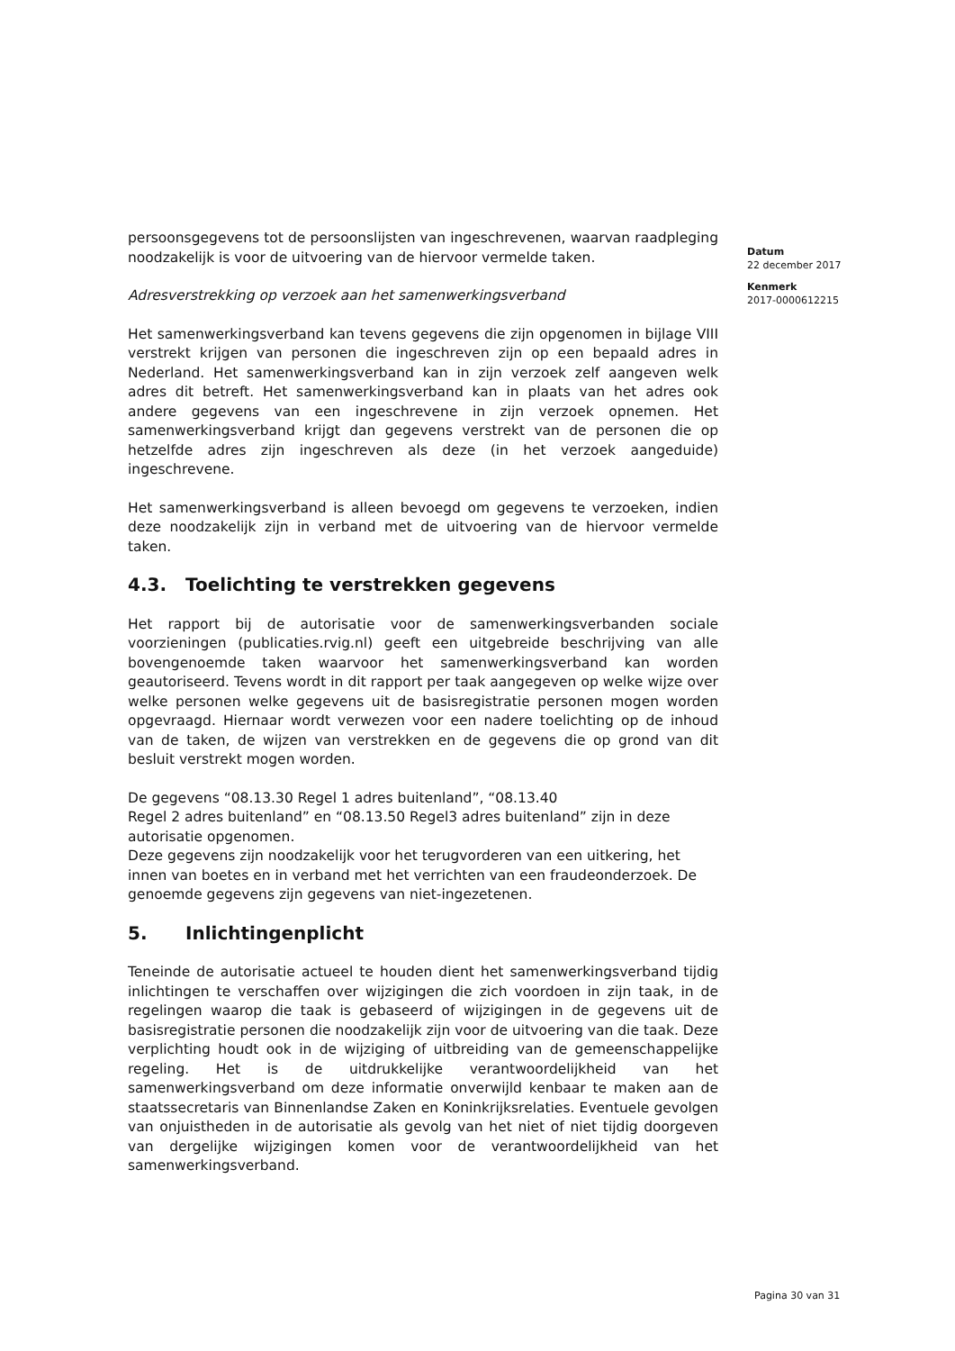persoonsgegevens tot de persoonslijsten van ingeschrevenen, waarvan raadpleging noodzakelijk is voor de uitvoering van de hiervoor vermelde taken.
Adresverstrekking op verzoek aan het samenwerkingsverband
Het samenwerkingsverband kan tevens gegevens die zijn opgenomen in bijlage VIII verstrekt krijgen van personen die ingeschreven zijn op een bepaald adres in Nederland. Het samenwerkingsverband kan in zijn verzoek zelf aangeven welk adres dit betreft. Het samenwerkingsverband kan in plaats van het adres ook andere gegevens van een ingeschrevene in zijn verzoek opnemen. Het samenwerkingsverband krijgt dan gegevens verstrekt van de personen die op hetzelfde adres zijn ingeschreven als deze (in het verzoek aangeduide) ingeschrevene.
Het samenwerkingsverband is alleen bevoegd om gegevens te verzoeken, indien deze noodzakelijk zijn in verband met de uitvoering van de hiervoor vermelde taken.
4.3. Toelichting te verstrekken gegevens
Het rapport bij de autorisatie voor de samenwerkingsverbanden sociale voorzieningen (publicaties.rvig.nl) geeft een uitgebreide beschrijving van alle bovengenoemde taken waarvoor het samenwerkingsverband kan worden geautoriseerd. Tevens wordt in dit rapport per taak aangegeven op welke wijze over welke personen welke gegevens uit de basisregistratie personen mogen worden opgevraagd. Hiernaar wordt verwezen voor een nadere toelichting op de inhoud van de taken, de wijzen van verstrekken en de gegevens die op grond van dit besluit verstrekt mogen worden.
De gegevens “08.13.30 Regel 1 adres buitenland”, “08.13.40
Regel 2 adres buitenland” en “08.13.50 Regel3 adres buitenland” zijn in deze autorisatie opgenomen.
Deze gegevens zijn noodzakelijk voor het terugvorderen van een uitkering, het innen van boetes en in verband met het verrichten van een fraudeonderzoek. De genoemde gegevens zijn gegevens van niet-ingezetenen.
5. Inlichtingenplicht
Teneinde de autorisatie actueel te houden dient het samenwerkingsverband tijdig inlichtingen te verschaffen over wijzigingen die zich voordoen in zijn taak, in de regelingen waarop die taak is gebaseerd of wijzigingen in de gegevens uit de basisregistratie personen die noodzakelijk zijn voor de uitvoering van die taak. Deze verplichting houdt ook in de wijziging of uitbreiding van de gemeenschappelijke regeling. Het is de uitdrukkelijke verantwoordelijkheid van het samenwerkingsverband om deze informatie onverwijld kenbaar te maken aan de staatssecretaris van Binnenlandse Zaken en Koninkrijksrelaties. Eventuele gevolgen van onjuistheden in de autorisatie als gevolg van het niet of niet tijdig doorgeven van dergelijke wijzigingen komen voor de verantwoordelijkheid van het samenwerkingsverband.
Datum
22 december 2017
Kenmerk
2017-0000612215
Pagina 30 van 31